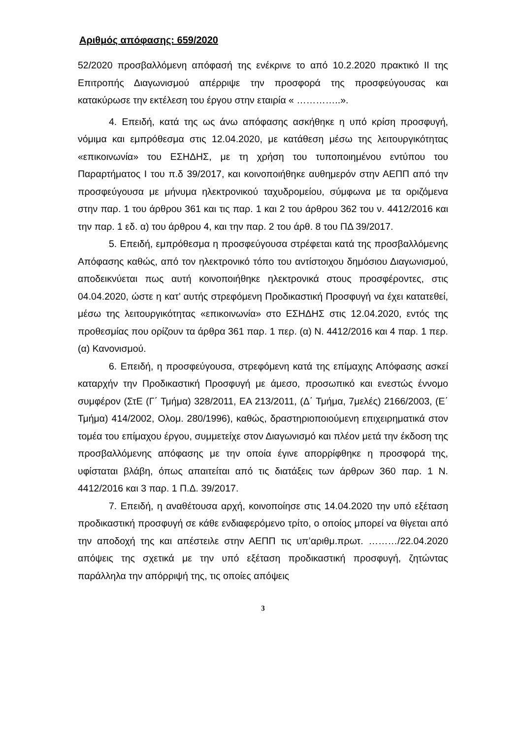Αριθμός απόφασης: 659/2020
52/2020 προσβαλλόμενη απόφασή της ενέκρινε το από 10.2.2020 πρακτικό ΙΙ της Επιτροπής Διαγωνισμού απέρριψε την προσφορά της προσφεύγουσας και κατακύρωσε την εκτέλεση του έργου στην εταιρία « …………..».
4. Επειδή, κατά της ως άνω απόφασης ασκήθηκε η υπό κρίση προσφυγή, νόμιμα και εμπρόθεσμα στις 12.04.2020, με κατάθεση μέσω της λειτουργικότητας «επικοινωνία» του ΕΣΗΔΗΣ, με τη χρήση του τυποποιημένου εντύπου του Παραρτήματος Ι του π.δ 39/2017, και κοινοποιήθηκε αυθημερόν στην ΑΕΠΠ από την προσφεύγουσα με μήνυμα ηλεκτρονικού ταχυδρομείου, σύμφωνα με τα οριζόμενα στην παρ. 1 του άρθρου 361 και τις παρ. 1 και 2 του άρθρου 362 του ν. 4412/2016 και την παρ. 1 εδ. α) του άρθρου 4, και την παρ. 2 του άρθ. 8 του ΠΔ 39/2017.
5. Επειδή, εμπρόθεσμα η προσφεύγουσα στρέφεται κατά της προσβαλλόμενης Απόφασης καθώς, από τον ηλεκτρονικό τόπο του αντίστοιχου δημόσιου Διαγωνισμού, αποδεικνύεται πως αυτή κοινοποιήθηκε ηλεκτρονικά στους προσφέροντες, στις 04.04.2020, ώστε η κατ’ αυτής στρεφόμενη Προδικαστική Προσφυγή να έχει κατατεθεί, μέσω της λειτουργικότητας «επικοινωνία» στο ΕΣΗΔΗΣ στις 12.04.2020, εντός της προθεσμίας που ορίζουν τα άρθρα 361 παρ. 1 περ. (α) Ν. 4412/2016 και 4 παρ. 1 περ. (α) Κανονισμού.
6. Επειδή, η προσφεύγουσα, στρεφόμενη κατά της επίμαχης Απόφασης ασκεί καταρχήν την Προδικαστική Προσφυγή με άμεσο, προσωπικό και ενεστώς έννομο συμφέρον (ΣτΕ (Γ΄ Τμήμα) 328/2011, ΕΑ 213/2011, (Δ΄ Τμήμα, 7μελές) 2166/2003, (Ε΄ Τμήμα) 414/2002, Ολομ. 280/1996), καθώς, δραστηριοποιούμενη επιχειρηματικά στον τομέα του επίμαχου έργου, συμμετείχε στον Διαγωνισμό και πλέον μετά την έκδοση της προσβαλλόμενης απόφασης με την οποία έγινε απορρίφθηκε η προσφορά της, υφίσταται βλάβη, όπως απαιτείται από τις διατάξεις των άρθρων 360 παρ. 1 Ν. 4412/2016 και 3 παρ. 1 Π.Δ. 39/2017.
7. Επειδή, η αναθέτουσα αρχή, κοινοποίησε στις 14.04.2020 την υπό εξέταση προδικαστική προσφυγή σε κάθε ενδιαφερόμενο τρίτο, ο οποίος μπορεί να θίγεται από την αποδοχή της και απέστειλε στην ΑΕΠΠ τις υπ’αριθμ.πρωτ. ………/22.04.2020 απόψεις της σχετικά με την υπό εξέταση προδικαστική προσφυγή, ζητώντας παράλληλα την απόρριψή της, τις οποίες απόψεις
3